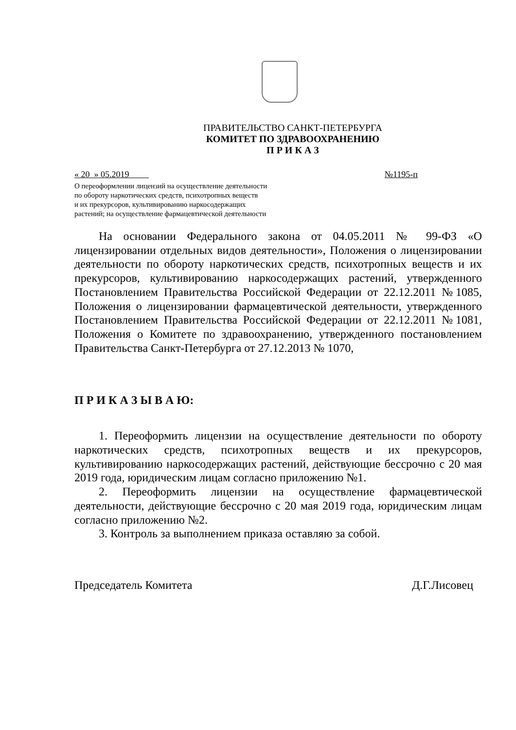ПРАВИТЕЛЬСТВО САНКТ-ПЕТЕРБУРГА
КОМИТЕТ ПО ЗДРАВООХРАНЕНИЮ
П Р И К А З
« 20 » 05.2019 №1195-п
О переоформлении лицензий на осуществление деятельности
по обороту наркотических средств, психотропных веществ
и их прекурсоров, культивированию наркосодержащих
растений; на осуществление фармацевтической деятельности
На основании Федерального закона от 04.05.2011 № 99-ФЗ «О лицензировании отдельных видов деятельности», Положения о лицензировании деятельности по обороту наркотических средств, психотропных веществ и их прекурсоров, культивированию наркосодержащих растений, утвержденного Постановлением Правительства Российской Федерации от 22.12.2011 №1085, Положения о лицензировании фармацевтической деятельности, утвержденного Постановлением Правительства Российской Федерации от 22.12.2011 №1081, Положения о Комитете по здравоохранению, утвержденного постановлением Правительства Санкт-Петербурга от 27.12.2013 № 1070,
П Р И К А З Ы В А Ю:
1. Переоформить лицензии на осуществление деятельности по обороту наркотических средств, психотропных веществ и их прекурсоров, культивированию наркосодержащих растений, действующие бессрочно с 20 мая 2019 года, юридическим лицам согласно приложению №1.
2. Переоформить лицензии на осуществление фармацевтической деятельности, действующие бессрочно с 20 мая 2019 года, юридическим лицам согласно приложению №2.
3. Контроль за выполнением приказа оставляю за собой.
Председатель Комитета Д.Г.Лисовец